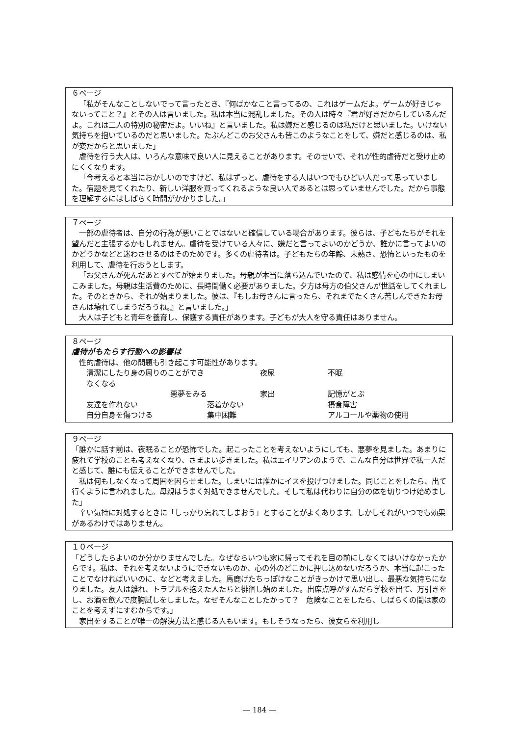６ページ
「私がそんなことしないでって言ったとき、『何ばかなこと言ってるの、これはゲームだよ。ゲームが好きじゃないってこと？』とその人は言いました。私は本当に混乱しました。その人は時々『君が好きだからしているんだよ。これは二人の特別の秘密だよ。いいね』と言いました。私は嫌だと感じるのは私だけと思いました。いけない気持ちを抱いているのだと思いました。たぶんどこのお父さんも皆このようなことをして、嫌だと感じるのは、私が変だからと思いました」
虐待を行う大人は、いろんな意味で良い人に見えることがあります。そのせいで、それが性的虐待だと受け止めにくくなります。
「今考えると本当におかしいのですけど、私はずっと、虐待をする人はいつでもひどい人だって思っていました。宿題を見てくれたり、新しい洋服を買ってくれるような良い人であるとは思っていませんでした。だから事態を理解するにはしばらく時間がかかりました。」
７ページ
一部の虐待者は、自分の行為が悪いことではないと確信している場合があります。彼らは、子どもたちがそれを望んだと主張するかもしれません。虐待を受けている人々に、嫌だと言ってよいのかどうか、誰かに言ってよいのかどうかなどと迷わさせるのはそのためです。多くの虐待者は。子どもたちの年齢、未熟さ、恐怖といったものを利用して、虐待を行おうとします。
「お父さんが死んだあとすべてが始まりました。母親が本当に落ち込んでいたので、私は感情を心の中にしまいこみました。母親は生活費のために、長時間働く必要がありました。夕方は母方の伯父さんが世話をしてくれました。そのときから、それが始まりました。彼は、『もしお母さんに言ったら、それまでたくさん苦しんできたお母さんは壊れてしまうだろうね。』と言いました。」
大人は子どもと青年を養育し、保護する責任があります。子どもが大人を守る責任はありません。
８ページ
虐待がもたらす行動への影響は
性的虐待は、他の問題も引き起こす可能性があります。
清潔にしたり身の周りのことができなくなる 夜尿 不眠 悪夢をみる 家出 記憶がとぶ 友達を作れない 落着かない 摂食障害 自分自身を傷つける 集中困難 アルコールや薬物の使用
９ページ
「誰かに話す前は、夜眠ることが恐怖でした。起こったことを考えないようにしても、悪夢を見ました。あまりに疲れて学校のことも考えなくなり、さまよい歩きました。私はエイリアンのようで、こんな自分は世界で私一人だと感じて、誰にも伝えることができませんでした。
私は何もしなくなって周囲を困らせました。しまいには誰かにイスを投げつけました。同じことをしたら、出て行くように言われました。母親はうまく対処できませんでした。そして私は代わりに自分の体を切りつけ始めました」
辛い気持に対処するときに「しっかり忘れてしまおう」とすることがよくあります。しかしそれがいつでも効果があるわけではありません。
１０ページ
「どうしたらよいのか分かりませんでした。なぜならいつも家に帰ってそれを目の前にしなくてはいけなかったからです。私は、それを考えないようにできないものか、心の外のどこかに押し込めないだろうか、本当に起こったことでなければいいのに、などと考えました。馬鹿げたちっぽけなことがきっかけで思い出し、最悪な気持ちになりました。友人は離れ、トラブルを抱えた人たちと徘徊し始めました。出席点呼がすんだら学校を出て、万引きをし、お酒を飲んで度胸試しをしました。なぜそんなことしたかって？　危険なことをしたら、しばらくの間は家のことを考えずにすむからです。」
家出をすることが唯一の解決方法と感じる人もいます。もしそうなったら、彼女らを利用し
― 184 ―